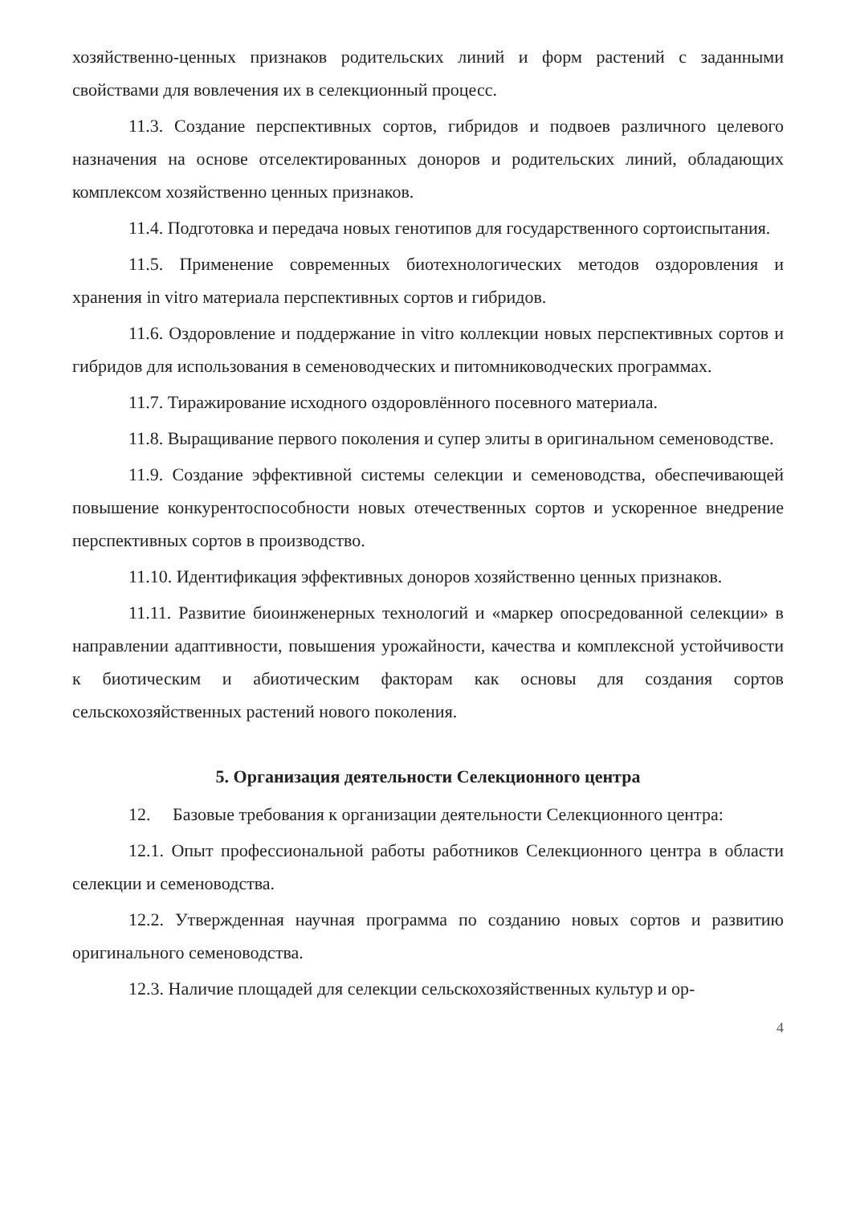хозяйственно-ценных признаков родительских линий и форм растений с заданными свойствами для вовлечения их в селекционный процесс.
11.3. Создание перспективных сортов, гибридов и подвоев различного целевого назначения на основе отселектированных доноров и родительских линий, обладающих комплексом хозяйственно ценных признаков.
11.4. Подготовка и передача новых генотипов для государственного сортоиспытания.
11.5. Применение современных биотехнологических методов оздоровления и хранения in vitro материала перспективных сортов и гибридов.
11.6. Оздоровление и поддержание in vitro коллекции новых перспективных сортов и гибридов для использования в семеноводческих и питомниководческих программах.
11.7. Тиражирование исходного оздоровлённого посевного материала.
11.8. Выращивание первого поколения и супер элиты в оригинальном семеноводстве.
11.9. Создание эффективной системы селекции и семеноводства, обеспечивающей повышение конкурентоспособности новых отечественных сортов и ускоренное внедрение перспективных сортов в производство.
11.10. Идентификация эффективных доноров хозяйственно ценных признаков.
11.11. Развитие биоинженерных технологий и «маркер опосредованной селекции» в направлении адаптивности, повышения урожайности, качества и комплексной устойчивости к биотическим и абиотическим факторам как основы для создания сортов сельскохозяйственных растений нового поколения.
5. Организация деятельности Селекционного центра
12. Базовые требования к организации деятельности Селекционного центра:
12.1. Опыт профессиональной работы работников Селекционного центра в области селекции и семеноводства.
12.2. Утвержденная научная программа по созданию новых сортов и развитию оригинального семеноводства.
12.3. Наличие площадей для селекции сельскохозяйственных культур и ор-
4